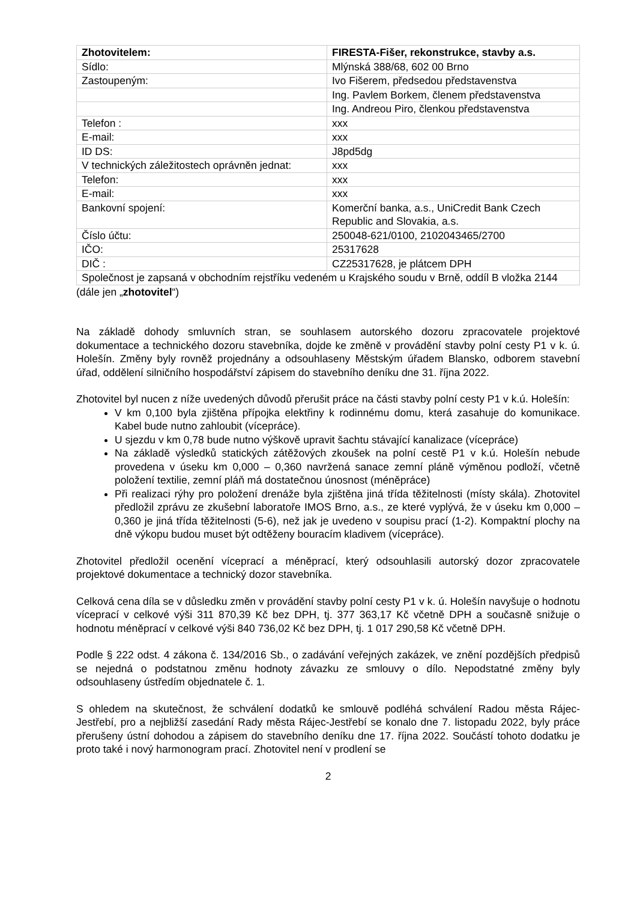| Zhotovitelem: | FIRESTA-Fišer, rekonstrukce, stavby a.s. |
| Sídlo: | Mlýnská 388/68, 602 00 Brno |
| Zastoupeným: | Ivo Fišerem, předsedou představenstva |
| | Ing. Pavlem Borkem, členem představenstva |
| | Ing. Andreou Piro, členkou představenstva |
| Telefon : | xxx |
| E-mail: | xxx |
| ID DS: | J8pd5dg |
| V technických záležitostech oprávněn jednat: | xxx |
| Telefon: | xxx |
| E-mail: | xxx |
| Bankovní spojení: | Komerční banka, a.s., UniCredit Bank Czech Republic and Slovakia, a.s. |
| Číslo účtu: | 250048-621/0100, 2102043465/2700 |
| IČO: | 25317628 |
| DIČ : | CZ25317628, je plátcem DPH |
| Společnost je zapsaná v obchodním rejstříku vedeném u Krajského soudu v Brně, oddíl B vložka 2144 | |
(dále jen „zhotovitel“)
Na základě dohody smluvních stran, se souhlasem autorského dozoru zpracovatele projektové dokumentace a technického dozoru stavebníka, dojde ke změně v provádění stavby polní cesty P1 v k. ú. Holešín. Změny byly rovněž projednány a odsouhlaseny Městským úřadem Blansko, odborem stavební úřad, oddělení silničního hospodářství zápisem do stavebního deníku dne 31. října 2022.
Zhotovitel byl nucen z níže uvedených důvodů přerušit práce na části stavby polní cesty P1 v k.ú. Holešín:
V km 0,100 byla zjištěna přípojka elektřiny k rodinnému domu, která zasahuje do komunikace. Kabel bude nutno zahloubit (vícepráce).
U sjezdu v km 0,78 bude nutno výškově upravit šachtu stávající kanalizace (vícepráce)
Na základě výsledků statických zátěžových zkoušek na polní cestě P1 v k.ú. Holešín nebude provedena v úseku km 0,000 – 0,360 navržená sanace zemní pláně výměnou podloží, včetně položení textilie, zemní pláň má dostatečnou únosnost (méněpráce)
Při realizaci rýhy pro položení drenáže byla zjištěna jiná třída těžitelnosti (místy skála). Zhotovitel předložil zprávu ze zkušební laboratoře IMOS Brno, a.s., ze které vyplývá, že v úseku km 0,000 – 0,360 je jiná třída těžitelnosti (5-6), než jak je uvedeno v soupisu prací (1-2). Kompaktní plochy na dně výkopu budou muset být odtěženy bouracím kladivem (vícepráce).
Zhotovitel předložil ocenění víceprací a méněprací, který odsouhlasili autorský dozor zpracovatele projektové dokumentace a technický dozor stavebníka.
Celková cena díla se v důsledku změn v provádění stavby polní cesty P1 v k. ú. Holešín navyšuje o hodnotu víceprací v celkové výši 311 870,39 Kč bez DPH, tj. 377 363,17 Kč včetně DPH a současně snižuje o hodnotu méněprací v celkové výši 840 736,02 Kč bez DPH, tj. 1 017 290,58 Kč včetně DPH.
Podle § 222 odst. 4 zákona č. 134/2016 Sb., o zadávání veřejných zakázek, ve znění pozdějších předpisů se nejedná o podstatnou změnu hodnoty závazku ze smlouvy o dílo. Nepodstatné změny byly odsouhlaseny ústředím objednatele č. 1.
S ohledem na skutečnost, že schválení dodatků ke smlouvě podléhá schválení Radou města Rájec-Jestřebí, pro a nejbližší zasedání Rady města Rájec-Jestřebí se konalo dne 7. listopadu 2022, byly práce přerušeny ústní dohodou a zápisem do stavebního deníku dne 17. října 2022. Součástí tohoto dodatku je proto také i nový harmonogram prací. Zhotovitel není v prodlení se
2